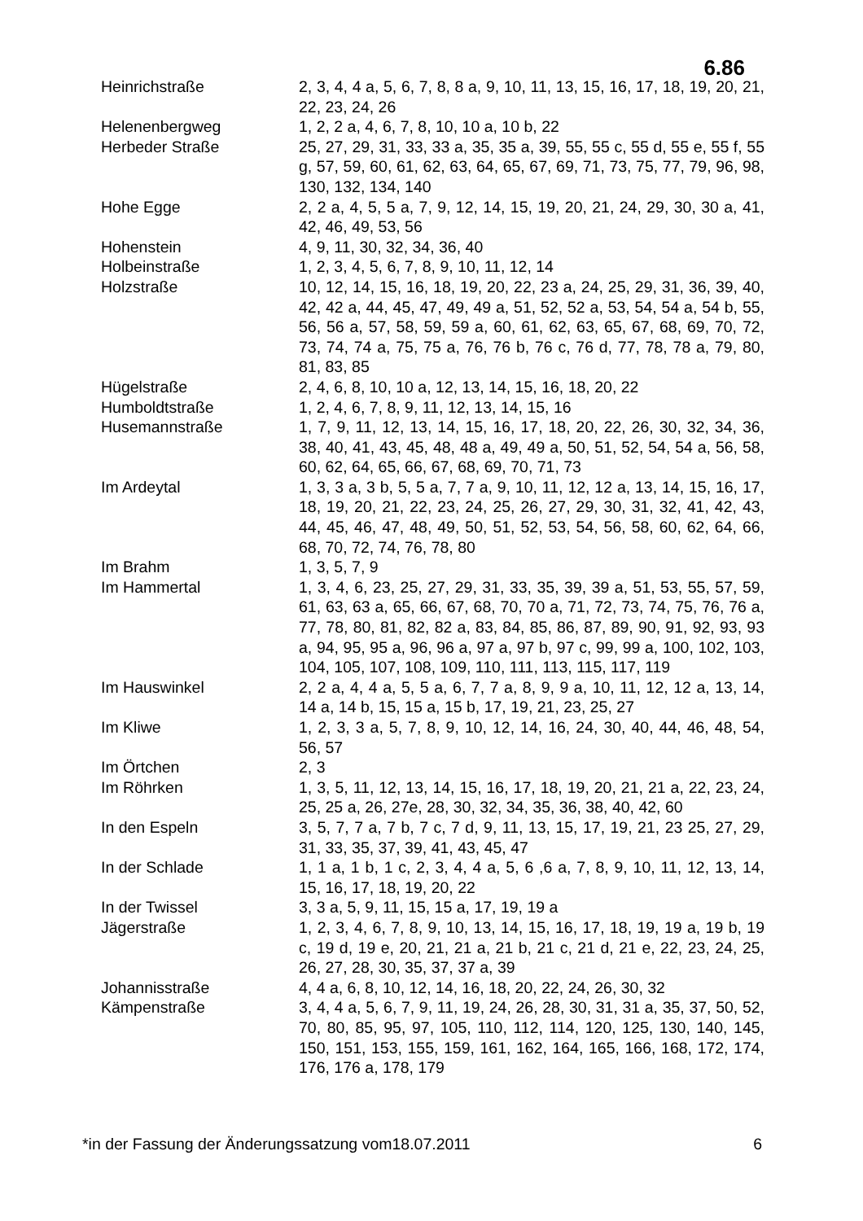6.86
| Heinrichstraße | 2, 3, 4, 4 a, 5, 6, 7, 8, 8 a, 9, 10, 11, 13, 15, 16, 17, 18, 19, 20, 21, 22, 23, 24, 26 |
| Helenenbergweg | 1, 2, 2 a, 4, 6, 7, 8, 10, 10 a, 10 b, 22 |
| Herbeder Straße | 25, 27, 29, 31, 33, 33 a, 35, 35 a, 39, 55, 55 c, 55 d, 55 e, 55 f, 55 g, 57, 59, 60, 61, 62, 63, 64, 65, 67, 69, 71, 73, 75, 77, 79, 96, 98, 130, 132, 134, 140 |
| Hohe Egge | 2, 2 a, 4, 5, 5 a, 7, 9, 12, 14, 15, 19, 20, 21, 24, 29, 30, 30 a, 41, 42, 46, 49, 53, 56 |
| Hohenstein | 4, 9, 11, 30, 32, 34, 36, 40 |
| Holbeinstraße | 1, 2, 3, 4, 5, 6, 7, 8, 9, 10, 11, 12, 14 |
| Holzstraße | 10, 12, 14, 15, 16, 18, 19, 20, 22, 23 a, 24, 25, 29, 31, 36, 39, 40, 42, 42 a, 44, 45, 47, 49, 49 a, 51, 52, 52 a, 53, 54, 54 a, 54 b, 55, 56, 56 a, 57, 58, 59, 59 a, 60, 61, 62, 63, 65, 67, 68, 69, 70, 72, 73, 74, 74 a, 75, 75 a, 76, 76 b, 76 c, 76 d, 77, 78, 78 a, 79, 80, 81, 83, 85 |
| Hügelstraße | 2, 4, 6, 8, 10, 10 a, 12, 13, 14, 15, 16, 18, 20, 22 |
| Humboldtstraße | 1, 2, 4, 6, 7, 8, 9, 11, 12, 13, 14, 15, 16 |
| Husemannstraße | 1, 7, 9, 11, 12, 13, 14, 15, 16, 17, 18, 20, 22, 26, 30, 32, 34, 36, 38, 40, 41, 43, 45, 48, 48 a, 49, 49 a, 50, 51, 52, 54, 54 a, 56, 58, 60, 62, 64, 65, 66, 67, 68, 69, 70, 71, 73 |
| Im Ardeytal | 1, 3, 3 a, 3 b, 5, 5 a, 7, 7 a, 9, 10, 11, 12, 12 a, 13, 14, 15, 16, 17, 18, 19, 20, 21, 22, 23, 24, 25, 26, 27, 29, 30, 31, 32, 41, 42, 43, 44, 45, 46, 47, 48, 49, 50, 51, 52, 53, 54, 56, 58, 60, 62, 64, 66, 68, 70, 72, 74, 76, 78, 80 |
| Im Brahm | 1, 3, 5, 7, 9 |
| Im Hammertal | 1, 3, 4, 6, 23, 25, 27, 29, 31, 33, 35, 39, 39 a, 51, 53, 55, 57, 59, 61, 63, 63 a, 65, 66, 67, 68, 70, 70 a, 71, 72, 73, 74, 75, 76, 76 a, 77, 78, 80, 81, 82, 82 a, 83, 84, 85, 86, 87, 89, 90, 91, 92, 93, 93 a, 94, 95, 95 a, 96, 96 a, 97 a, 97 b, 97 c, 99, 99 a, 100, 102, 103, 104, 105, 107, 108, 109, 110, 111, 113, 115, 117, 119 |
| Im Hauswinkel | 2, 2 a, 4, 4 a, 5, 5 a, 6, 7, 7 a, 8, 9, 9 a, 10, 11, 12, 12 a, 13, 14, 14 a, 14 b, 15, 15 a, 15 b, 17, 19, 21, 23, 25, 27 |
| Im Kliwe | 1, 2, 3, 3 a, 5, 7, 8, 9, 10, 12, 14, 16, 24, 30, 40, 44, 46, 48, 54, 56, 57 |
| Im Örtchen | 2, 3 |
| Im Röhrken | 1, 3, 5, 11, 12, 13, 14, 15, 16, 17, 18, 19, 20, 21, 21 a, 22, 23, 24, 25, 25 a, 26, 27e, 28, 30, 32, 34, 35, 36, 38, 40, 42, 60 |
| In den Espeln | 3, 5, 7, 7 a, 7 b, 7 c, 7 d, 9, 11, 13, 15, 17, 19, 21, 23 25, 27, 29, 31, 33, 35, 37, 39, 41, 43, 45, 47 |
| In der Schlade | 1, 1 a, 1 b, 1 c, 2, 3, 4, 4 a, 5, 6 ,6 a, 7, 8, 9, 10, 11, 12, 13, 14, 15, 16, 17, 18, 19, 20, 22 |
| In der Twissel | 3, 3 a, 5, 9, 11, 15, 15 a, 17, 19, 19 a |
| Jägerstraße | 1, 2, 3, 4, 6, 7, 8, 9, 10, 13, 14, 15, 16, 17, 18, 19, 19 a, 19 b, 19 c, 19 d, 19 e, 20, 21, 21 a, 21 b, 21 c, 21 d, 21 e, 22, 23, 24, 25, 26, 27, 28, 30, 35, 37, 37 a, 39 |
| Johannisstraße | 4, 4 a, 6, 8, 10, 12, 14, 16, 18, 20, 22, 24, 26, 30, 32 |
| Kämpenstraße | 3, 4, 4 a, 5, 6, 7, 9, 11, 19, 24, 26, 28, 30, 31, 31 a, 35, 37, 50, 52, 70, 80, 85, 95, 97, 105, 110, 112, 114, 120, 125, 130, 140, 145, 150, 151, 153, 155, 159, 161, 162, 164, 165, 166, 168, 172, 174, 176, 176 a, 178, 179 |
*in der Fassung der Änderungssatzung vom18.07.2011 6